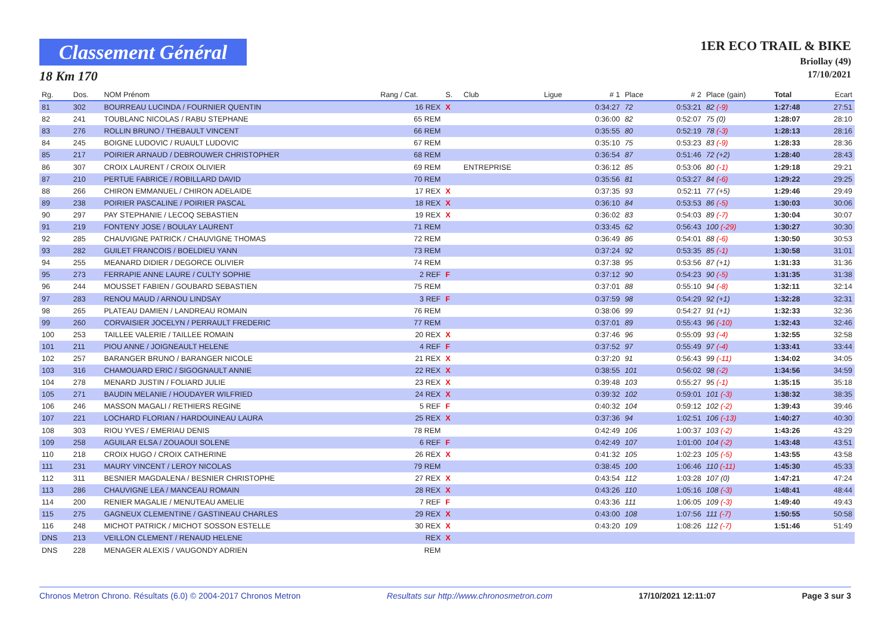Classement Général
18 Km 170
1ER ECO TRAIL & BIKE
Briollay (49)
17/10/2021
| Rg. | Dos. | NOM Prénom | Rang / Cat. | S. | Club | Ligue | # 1 | Place | # 2 | Place (gain) | Total | Ecart |
| --- | --- | --- | --- | --- | --- | --- | --- | --- | --- | --- | --- | --- |
| 81 | 302 | BOURREAU LUCINDA / FOURNIER QUENTIN | 16 REX | X | | | 0:34:27 | 72 | 0:53:21 | 82 (-9) | 1:27:48 | 27:51 |
| 82 | 241 | TOUBLANC NICOLAS / RABU STEPHANE | 65 REM | | | | 0:36:00 | 82 | 0:52:07 | 75 (0) | 1:28:07 | 28:10 |
| 83 | 276 | ROLLIN BRUNO / THEBAULT VINCENT | 66 REM | | | | 0:35:55 | 80 | 0:52:19 | 78 (-3) | 1:28:13 | 28:16 |
| 84 | 245 | BOIGNE LUDOVIC / RUAULT LUDOVIC | 67 REM | | | | 0:35:10 | 75 | 0:53:23 | 83 (-9) | 1:28:33 | 28:36 |
| 85 | 217 | POIRIER ARNAUD / DEBROUWER CHRISTOPHER | 68 REM | | | | 0:36:54 | 87 | 0:51:46 | 72 (+2) | 1:28:40 | 28:43 |
| 86 | 307 | CROIX LAURENT / CROIX OLIVIER | 69 REM | | ENTREPRISE | | 0:36:12 | 85 | 0:53:06 | 80 (-1) | 1:29:18 | 29:21 |
| 87 | 210 | PERTUE FABRICE / ROBILLARD DAVID | 70 REM | | | | 0:35:56 | 81 | 0:53:27 | 84 (-6) | 1:29:22 | 29:25 |
| 88 | 266 | CHIRON EMMANUEL / CHIRON ADELAIDE | 17 REX | X | | | 0:37:35 | 93 | 0:52:11 | 77 (+5) | 1:29:46 | 29:49 |
| 89 | 238 | POIRIER PASCALINE / POIRIER PASCAL | 18 REX | X | | | 0:36:10 | 84 | 0:53:53 | 86 (-5) | 1:30:03 | 30:06 |
| 90 | 297 | PAY STEPHANIE / LECOQ SEBASTIEN | 19 REX | X | | | 0:36:02 | 83 | 0:54:03 | 89 (-7) | 1:30:04 | 30:07 |
| 91 | 219 | FONTENY JOSE / BOULAY LAURENT | 71 REM | | | | 0:33:45 | 62 | 0:56:43 | 100 (-29) | 1:30:27 | 30:30 |
| 92 | 285 | CHAUVIGNE PATRICK / CHAUVIGNE THOMAS | 72 REM | | | | 0:36:49 | 86 | 0:54:01 | 88 (-6) | 1:30:50 | 30:53 |
| 93 | 282 | GUILET FRANCOIS / BOELDIEU YANN | 73 REM | | | | 0:37:24 | 92 | 0:53:35 | 85 (-1) | 1:30:58 | 31:01 |
| 94 | 255 | MEANARD DIDIER / DEGORCE OLIVIER | 74 REM | | | | 0:37:38 | 95 | 0:53:56 | 87 (+1) | 1:31:33 | 31:36 |
| 95 | 273 | FERRAPIE ANNE LAURE / CULTY SOPHIE | 2 REF | F | | | 0:37:12 | 90 | 0:54:23 | 90 (-5) | 1:31:35 | 31:38 |
| 96 | 244 | MOUSSET FABIEN / GOUBARD SEBASTIEN | 75 REM | | | | 0:37:01 | 88 | 0:55:10 | 94 (-8) | 1:32:11 | 32:14 |
| 97 | 283 | RENOU MAUD / ARNOU LINDSAY | 3 REF | F | | | 0:37:59 | 98 | 0:54:29 | 92 (+1) | 1:32:28 | 32:31 |
| 98 | 265 | PLATEAU DAMIEN / LANDREAU ROMAIN | 76 REM | | | | 0:38:06 | 99 | 0:54:27 | 91 (+1) | 1:32:33 | 32:36 |
| 99 | 260 | CORVAISIER JOCELYN / PERRAULT FREDERIC | 77 REM | | | | 0:37:01 | 89 | 0:55:43 | 96 (-10) | 1:32:43 | 32:46 |
| 100 | 253 | TAILLEE VALERIE / TAILLEE ROMAIN | 20 REX | X | | | 0:37:46 | 96 | 0:55:09 | 93 (-4) | 1:32:55 | 32:58 |
| 101 | 211 | PIOU ANNE / JOIGNEAULT HELENE | 4 REF | F | | | 0:37:52 | 97 | 0:55:49 | 97 (-4) | 1:33:41 | 33:44 |
| 102 | 257 | BARANGER BRUNO / BARANGER NICOLE | 21 REX | X | | | 0:37:20 | 91 | 0:56:43 | 99 (-11) | 1:34:02 | 34:05 |
| 103 | 316 | CHAMOUARD ERIC / SIGOGNAULT ANNIE | 22 REX | X | | | 0:38:55 | 101 | 0:56:02 | 98 (-2) | 1:34:56 | 34:59 |
| 104 | 278 | MENARD JUSTIN / FOLIARD JULIE | 23 REX | X | | | 0:39:48 | 103 | 0:55:27 | 95 (-1) | 1:35:15 | 35:18 |
| 105 | 271 | BAUDIN MELANIE / HOUDAYER WILFRIED | 24 REX | X | | | 0:39:32 | 102 | 0:59:01 | 101 (-3) | 1:38:32 | 38:35 |
| 106 | 246 | MASSON MAGALI / RETHIERS REGINE | 5 REF | F | | | 0:40:32 | 104 | 0:59:12 | 102 (-2) | 1:39:43 | 39:46 |
| 107 | 221 | LOCHARD FLORIAN / HARDOUINEAU LAURA | 25 REX | X | | | 0:37:36 | 94 | 1:02:51 | 106 (-13) | 1:40:27 | 40:30 |
| 108 | 303 | RIOU YVES / EMERIAU DENIS | 78 REM | | | | 0:42:49 | 106 | 1:00:37 | 103 (-2) | 1:43:26 | 43:29 |
| 109 | 258 | AGUILAR ELSA / ZOUAOUI SOLENE | 6 REF | F | | | 0:42:49 | 107 | 1:01:00 | 104 (-2) | 1:43:48 | 43:51 |
| 110 | 218 | CROIX HUGO / CROIX CATHERINE | 26 REX | X | | | 0:41:32 | 105 | 1:02:23 | 105 (-5) | 1:43:55 | 43:58 |
| 111 | 231 | MAURY VINCENT / LEROY NICOLAS | 79 REM | | | | 0:38:45 | 100 | 1:06:46 | 110 (-11) | 1:45:30 | 45:33 |
| 112 | 311 | BESNIER MAGDALENA / BESNIER CHRISTOPHE | 27 REX | X | | | 0:43:54 | 112 | 1:03:28 | 107 (0) | 1:47:21 | 47:24 |
| 113 | 286 | CHAUVIGNE LEA / MANCEAU ROMAIN | 28 REX | X | | | 0:43:26 | 110 | 1:05:16 | 108 (-3) | 1:48:41 | 48:44 |
| 114 | 200 | RENIER MAGALIE / MENUTEAU AMELIE | 7 REF | F | | | 0:43:36 | 111 | 1:06:05 | 109 (-3) | 1:49:40 | 49:43 |
| 115 | 275 | GAGNEUX CLEMENTINE / GASTINEAU CHARLES | 29 REX | X | | | 0:43:00 | 108 | 1:07:56 | 111 (-7) | 1:50:55 | 50:58 |
| 116 | 248 | MICHOT PATRICK / MICHOT SOSSON ESTELLE | 30 REX | X | | | 0:43:20 | 109 | 1:08:26 | 112 (-7) | 1:51:46 | 51:49 |
| DNS | 213 | VEILLON CLEMENT / RENAUD HELENE | REX | X | | | | | | | | |
| DNS | 228 | MENAGER ALEXIS / VAUGONDY ADRIEN | REM | | | | | | | | | |
Chronos Metron Chrono. Résultats (6.0) © 2004-2017 Chronos Metron Resultats sur http://www.chronosmetron.com 17/10/2021 12:11:07 Page 3 sur 3